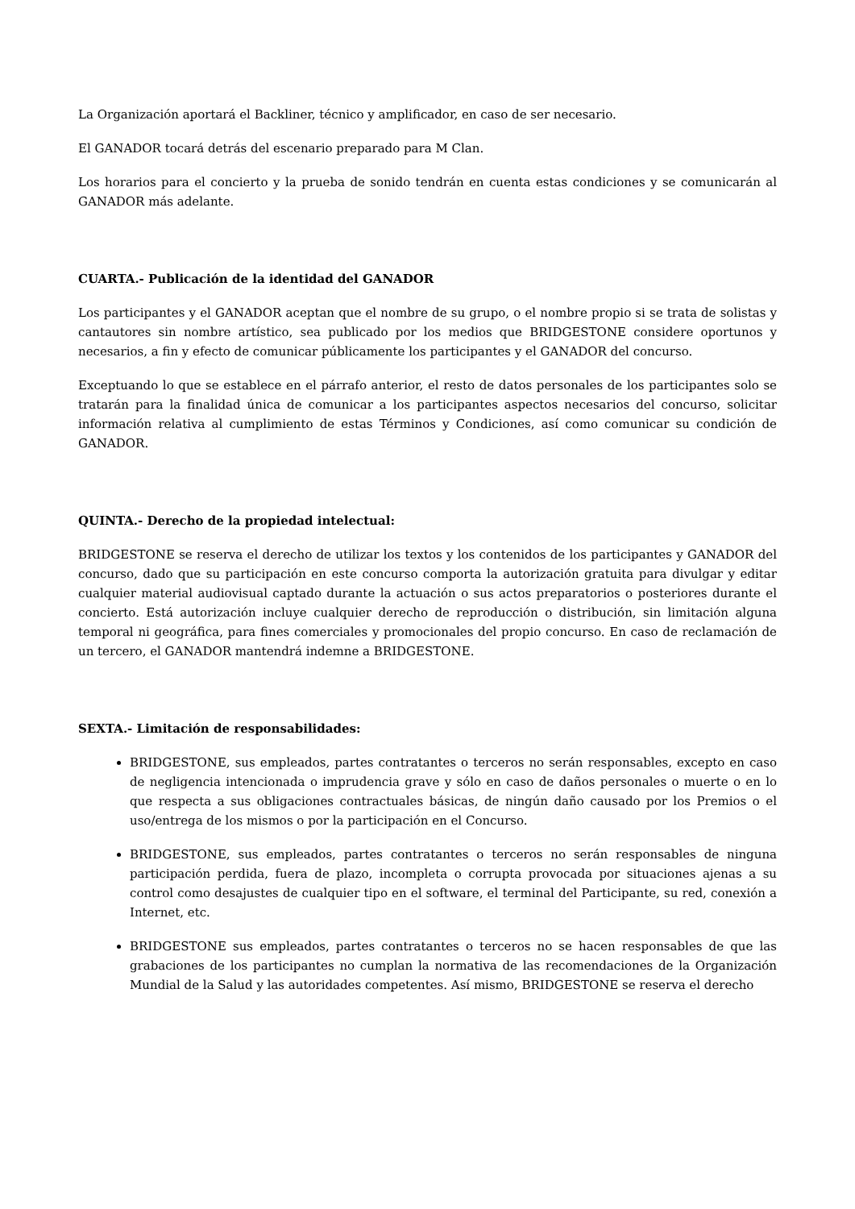La Organización aportará el Backliner, técnico y amplificador, en caso de ser necesario.
El GANADOR tocará detrás del escenario preparado para M Clan.
Los horarios para el concierto y la prueba de sonido tendrán en cuenta estas condiciones y se comunicarán al GANADOR más adelante.
CUARTA.- Publicación de la identidad del GANADOR
Los participantes y el GANADOR aceptan que el nombre de su grupo, o el nombre propio si se trata de solistas y cantautores sin nombre artístico, sea publicado por los medios que BRIDGESTONE considere oportunos y necesarios, a fin y efecto de comunicar públicamente los participantes y el GANADOR del concurso.
Exceptuando lo que se establece en el párrafo anterior, el resto de datos personales de los participantes solo se tratarán para la finalidad única de comunicar a los participantes aspectos necesarios del concurso, solicitar información relativa al cumplimiento de estas Términos y Condiciones, así como comunicar su condición de GANADOR.
QUINTA.- Derecho de la propiedad intelectual:
BRIDGESTONE se reserva el derecho de utilizar los textos y los contenidos de los participantes y GANADOR del concurso, dado que su participación en este concurso comporta la autorización gratuita para divulgar y editar cualquier material audiovisual captado durante la actuación o sus actos preparatorios o posteriores durante el concierto. Está autorización incluye cualquier derecho de reproducción o distribución, sin limitación alguna temporal ni geográfica, para fines comerciales y promocionales del propio concurso. En caso de reclamación de un tercero, el GANADOR mantendrá indemne a BRIDGESTONE.
SEXTA.- Limitación de responsabilidades:
BRIDGESTONE, sus empleados, partes contratantes o terceros no serán responsables, excepto en caso de negligencia intencionada o imprudencia grave y sólo en caso de daños personales o muerte o en lo que respecta a sus obligaciones contractuales básicas, de ningún daño causado por los Premios o el uso/entrega de los mismos o por la participación en el Concurso.
BRIDGESTONE, sus empleados, partes contratantes o terceros no serán responsables de ninguna participación perdida, fuera de plazo, incompleta o corrupta provocada por situaciones ajenas a su control como desajustes de cualquier tipo en el software, el terminal del Participante, su red, conexión a Internet, etc.
BRIDGESTONE sus empleados, partes contratantes o terceros no se hacen responsables de que las grabaciones de los participantes no cumplan la normativa de las recomendaciones de la Organización Mundial de la Salud y las autoridades competentes. Así mismo, BRIDGESTONE se reserva el derecho